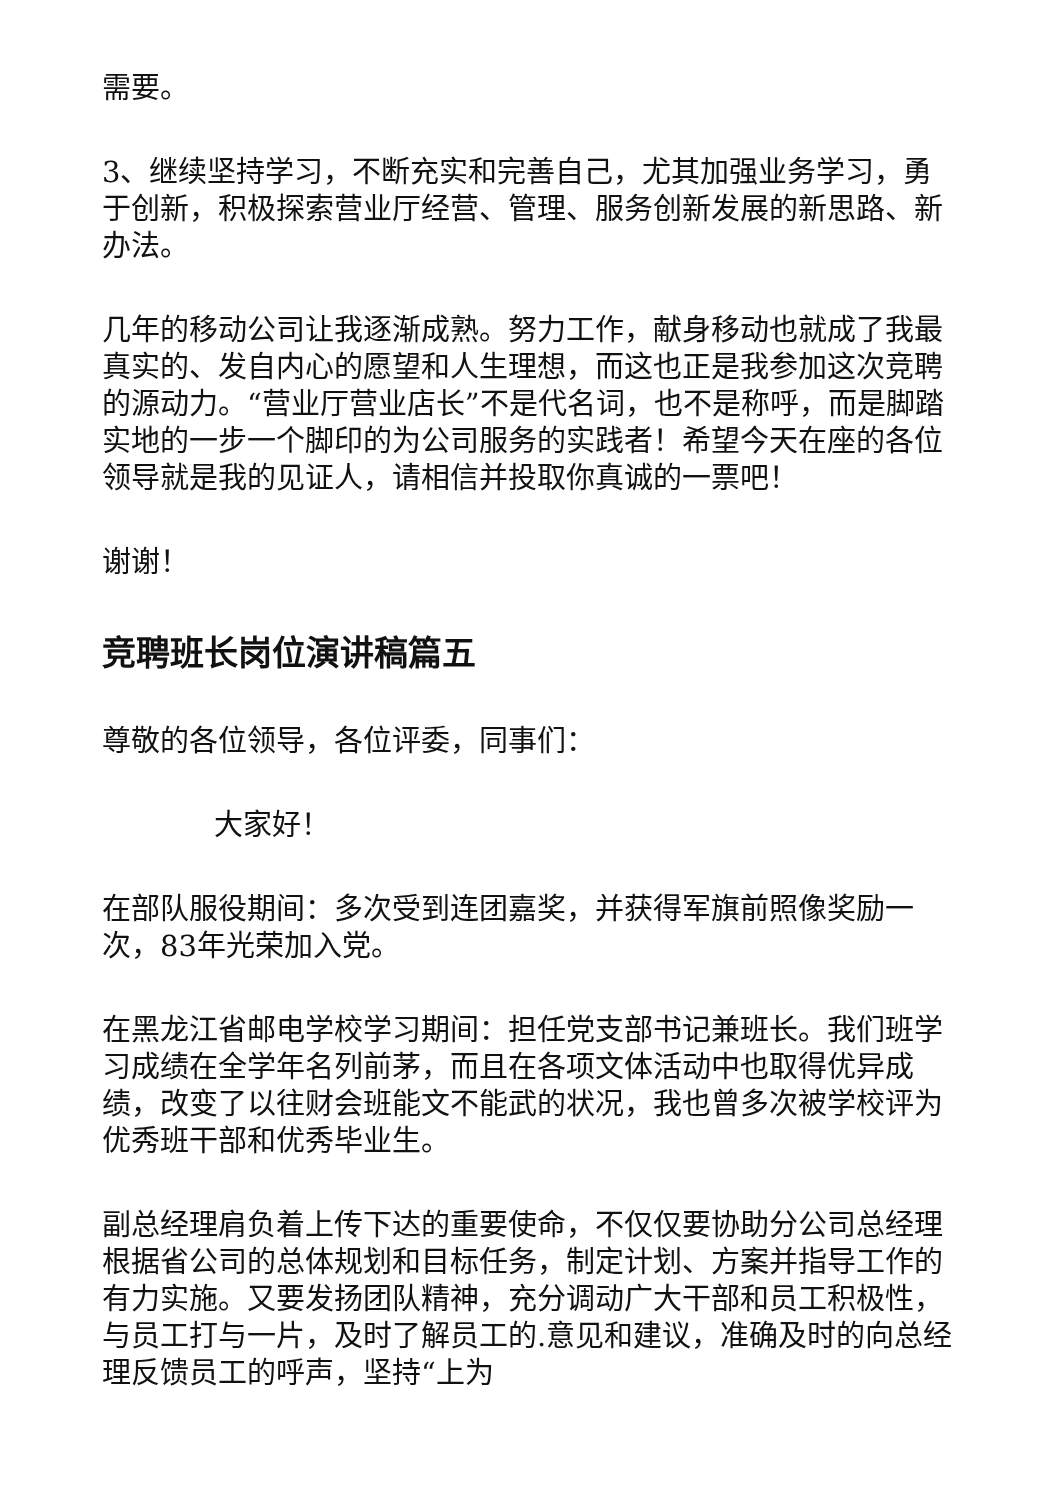需要。
3、继续坚持学习，不断充实和完善自己，尤其加强业务学习，勇于创新，积极探索营业厅经营、管理、服务创新发展的新思路、新办法。
几年的移动公司让我逐渐成熟。努力工作，献身移动也就成了我最真实的、发自内心的愿望和人生理想，而这也正是我参加这次竞聘的源动力。“营业厅营业店长”不是代名词，也不是称呼，而是脚踏实地的一步一个脚印的为公司服务的实践者！希望今天在座的各位领导就是我的见证人，请相信并投取你真诚的一票吧！
谢谢！
竞聘班长岗位演讲稿篇五
尊敬的各位领导，各位评委，同事们：
大家好！
在部队服役期间：多次受到连团嘉奖，并获得军旗前照像奖励一次，83年光荣加入党。
在黑龙江省邮电学校学习期间：担任党支部书记兼班长。我们班学习成绩在全学年名列前茅，而且在各项文体活动中也取得优异成绩，改变了以往财会班能文不能武的状况，我也曾多次被学校评为优秀班干部和优秀毕业生。
副总经理肩负着上传下达的重要使命，不仅仅要协助分公司总经理根据省公司的总体规划和目标任务，制定计划、方案并指导工作的有力实施。又要发扬团队精神，充分调动广大干部和员工积极性，与员工打与一片，及时了解员工的.意见和建议，准确及时的向总经理反馈员工的呼声，坚持“上为